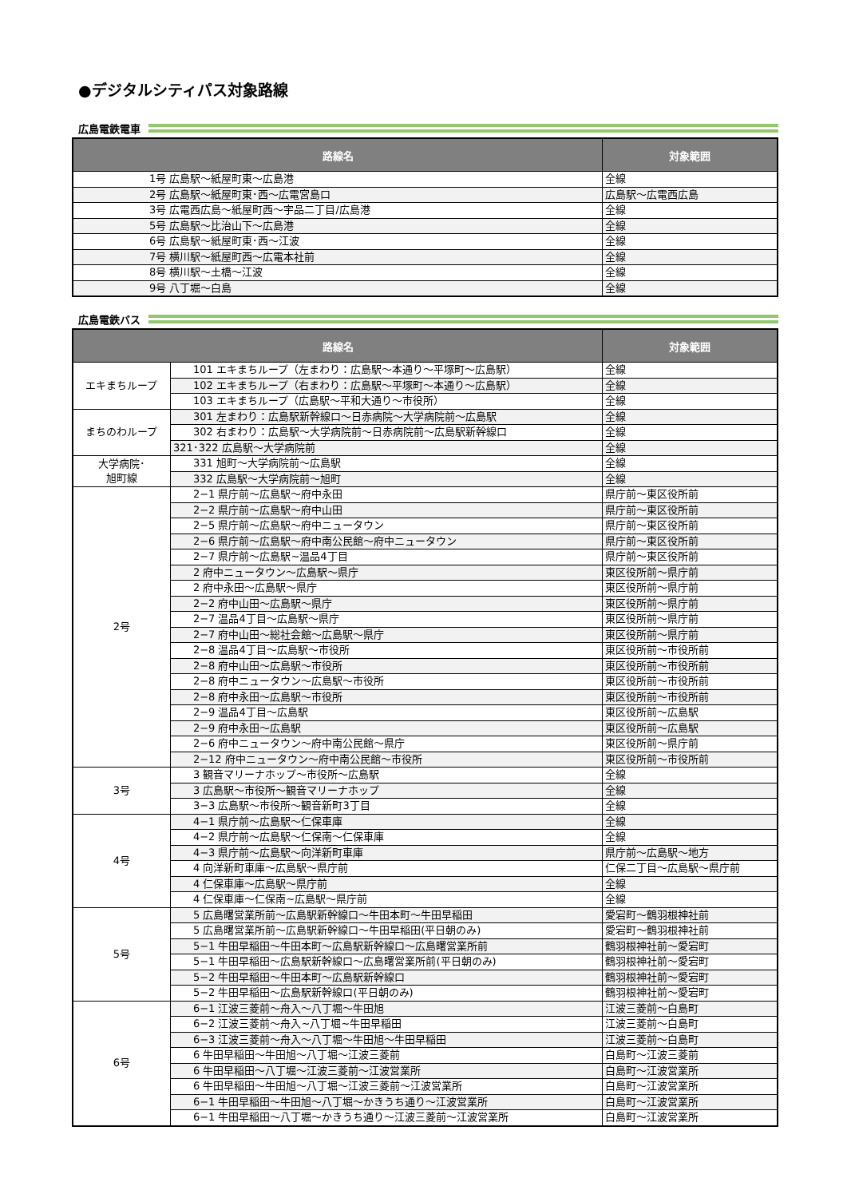●デジタルシティパス対象路線
広島電鉄電車
| 路線名 | 対象範囲 |
| --- | --- |
| 1号 広島駅～紙屋町東～広島港 | 全線 |
| 2号 広島駅～紙屋町東･西～広電宮島口 | 広島駅～広電西広島 |
| 3号 広電西広島～紙屋町西～宇品二丁目/広島港 | 全線 |
| 5号 広島駅～比治山下～広島港 | 全線 |
| 6号 広島駅～紙屋町東･西～江波 | 全線 |
| 7号 横川駅～紙屋町西～広電本社前 | 全線 |
| 8号 横川駅～土橋～江波 | 全線 |
| 9号 八丁堀～白島 | 全線 |
広島電鉄バス
| 路線名 | | 対象範囲 |
| --- | --- | --- |
| エキまちループ | 101 エキまちループ（左まわり：広島駅～本通り～平塚町～広島駅） | 全線 |
| | 102 エキまちループ（右まわり：広島駅～平塚町～本通り～広島駅） | 全線 |
| | 103 エキまちループ（広島駅～平和大通り～市役所） | 全線 |
| まちのわループ | 301 左まわり：広島駅新幹線口～日赤病院～大学病院前～広島駅 | 全線 |
| | 302 右まわり：広島駅～大学病院前～日赤病院前～広島駅新幹線口 | 全線 |
| | 321･322 広島駅～大学病院前 | 全線 |
| 大学病院･ 旭町線 | 331 旭町～大学病院前～広島駅 | 全線 |
| | 332 広島駅～大学病院前～旭町 | 全線 |
| 2号 | 2−1 県庁前～広島駅～府中永田 | 県庁前～東区役所前 |
| | 2−2 県庁前～広島駅～府中山田 | 県庁前～東区役所前 |
| | 2−5 県庁前～広島駅～府中ニュータウン | 県庁前～東区役所前 |
| | 2−6 県庁前～広島駅～府中南公民館～府中ニュータウン | 県庁前～東区役所前 |
| | 2−7 県庁前～広島駅~温品4丁目 | 県庁前～東区役所前 |
| | 2 府中ニュータウン～広島駅～県庁 | 東区役所前～県庁前 |
| | 2 府中永田～広島駅～県庁 | 東区役所前～県庁前 |
| | 2−2 府中山田～広島駅～県庁 | 東区役所前～県庁前 |
| | 2−7 温品4丁目～広島駅～県庁 | 東区役所前～県庁前 |
| | 2−7 府中山田～総社会館～広島駅～県庁 | 東区役所前～県庁前 |
| | 2−8 温品4丁目～広島駅～市役所 | 東区役所前～市役所前 |
| | 2−8 府中山田～広島駅～市役所 | 東区役所前～市役所前 |
| | 2−8 府中ニュータウン～広島駅～市役所 | 東区役所前～市役所前 |
| | 2−8 府中永田～広島駅～市役所 | 東区役所前～市役所前 |
| | 2−9 温品4丁目～広島駅 | 東区役所前～広島駅 |
| | 2−9 府中永田～広島駅 | 東区役所前～広島駅 |
| | 2−6 府中ニュータウン～府中南公民館～県庁 | 東区役所前～県庁前 |
| | 2−12 府中ニュータウン～府中南公民館～市役所 | 東区役所前～市役所前 |
| 3号 | 3 観音マリーナホップ～市役所～広島駅 | 全線 |
| | 3 広島駅～市役所～観音マリーナホップ | 全線 |
| | 3−3 広島駅～市役所～観音新町3丁目 | 全線 |
| 4号 | 4−1 県庁前～広島駅～仁保車庫 | 全線 |
| | 4−2 県庁前～広島駅～仁保南～仁保車庫 | 全線 |
| | 4−3 県庁前～広島駅～向洋新町車庫 | 県庁前～広島駅～地方 |
| | 4 向洋新町車庫～広島駅～県庁前 | 仁保二丁目～広島駅～県庁前 |
| | 4 仁保車庫～広島駅～県庁前 | 全線 |
| | 4 仁保車庫～仁保南~広島駅～県庁前 | 全線 |
| 5号 | 5 広島曙営業所前～広島駅新幹線口～牛田本町～牛田早稲田 | 愛宕町～鶴羽根神社前 |
| | 5 広島曙営業所前～広島駅新幹線口～牛田早稲田(平日朝のみ) | 愛宕町～鶴羽根神社前 |
| | 5−1 牛田早稲田～牛田本町～広島駅新幹線口～広島曙営業所前 | 鶴羽根神社前～愛宕町 |
| | 5−1 牛田早稲田～広島駅新幹線口～広島曙営業所前(平日朝のみ) | 鶴羽根神社前～愛宕町 |
| | 5−2 牛田早稲田～牛田本町～広島駅新幹線口 | 鶴羽根神社前～愛宕町 |
| | 5−2 牛田早稲田～広島駅新幹線口(平日朝のみ) | 鶴羽根神社前～愛宕町 |
| 6号 | 6−1 江波三菱前～舟入～八丁堀～牛田旭 | 江波三菱前～白島町 |
| | 6−2 江波三菱前～舟入~八丁堀~牛田早稲田 | 江波三菱前～白島町 |
| | 6−3 江波三菱前～舟入～八丁堀～牛田旭～牛田早稲田 | 江波三菱前～白島町 |
| | 6 牛田早稲田～牛田旭～八丁堀～江波三菱前 | 白島町～江波三菱前 |
| | 6 牛田早稲田～八丁堀～江波三菱前～江波営業所 | 白島町～江波営業所 |
| | 6 牛田早稲田～牛田旭～八丁堀～江波三菱前～江波営業所 | 白島町～江波営業所 |
| | 6−1 牛田早稲田～牛田旭～八丁堀～かきうち通り～江波営業所 | 白島町～江波営業所 |
| | 6−1 牛田早稲田～八丁堀～かきうち通り～江波三菱前～江波営業所 | 白島町～江波営業所 |